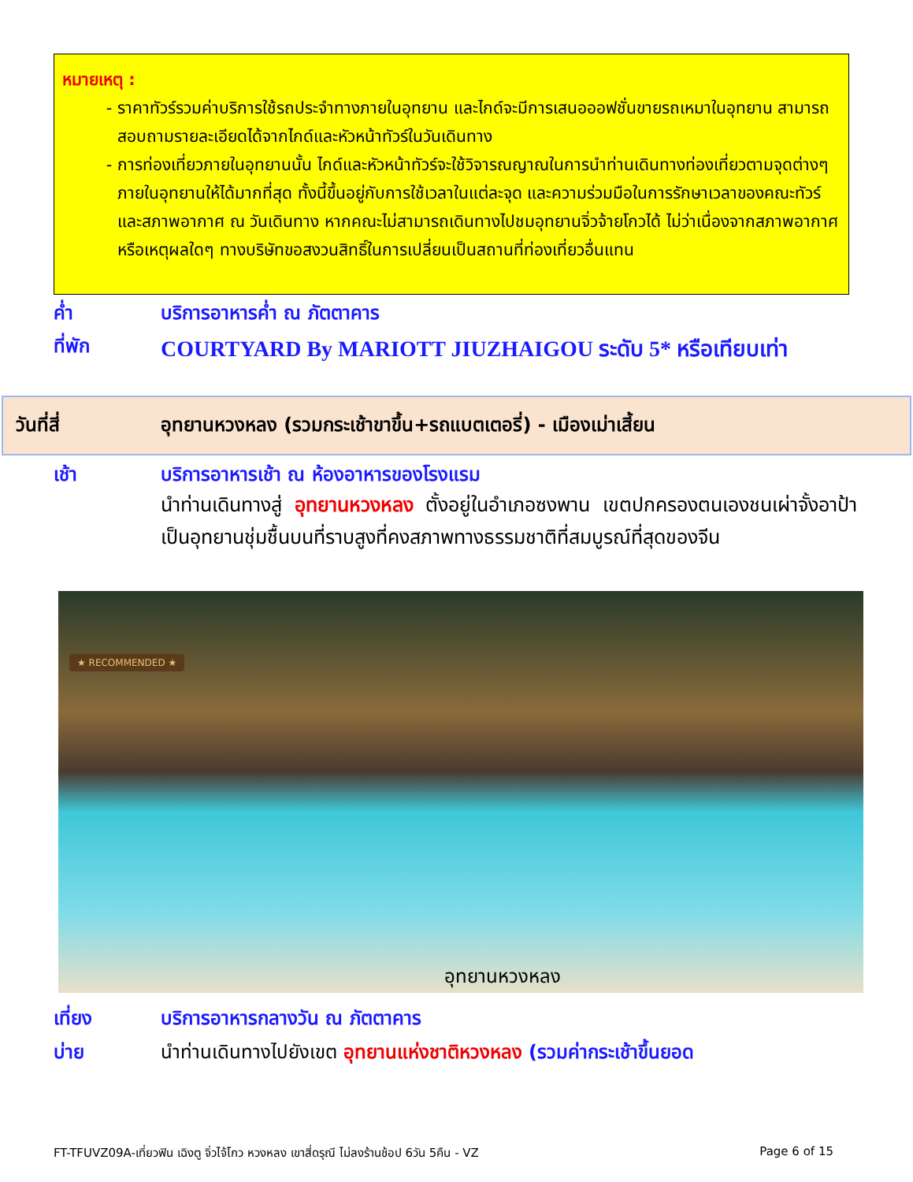หมายเหตุ :
ราคาทัวร์รวมค่าบริการใช้รถประจำทางภายในอุทยาน และไกด์จะมีการเสนอออฟชั่นขายรถเหมาในอุทยาน สามารถสอบถามรายละเอียดได้จากไกด์และหัวหน้าทัวร์ในวันเดินทาง
การท่องเที่ยวภายในอุทยานนั้น ไกด์และหัวหน้าทัวร์จะใช้วิจารณญาณในการนำท่านเดินทางท่องเที่ยวตามจุดต่างๆภายในอุทยานให้ได้มากที่สุด ทั้งนี้ขึ้นอยู่กับการใช้เวลาในแต่ละจุด และความร่วมมือในการรักษาเวลาของคณะทัวร์ และสภาพอากาศ ณ วันเดินทาง หากคณะไม่สามารถเดินทางไปชมอุทยานจิ่วจ้ายโกวได้ ไม่ว่าเนื่องจากสภาพอากาศ หรือเหตุผลใดๆ ทางบริษัทขอสงวนสิทธิ์ในการเปลี่ยนเป็นสถานที่ท่องเที่ยวอื่นแทน
ค่ำ บริการอาหารค่ำ ณ ภัตตาคาร
ที่พัก COURTYARD By MARIOTT JIUZHAIGOU ระดับ 5* หรือเทียบเท่า
วันที่สี่ อุทยานหวงหลง (รวมกระเช้าขาขึ้น+รถแบตเตอรี่) - เมืองเม่าเสี้ยน
เช้า บริการอาหารเช้า ณ ห้องอาหารของโรงแรม
นำท่านเดินทางสู่ อุทยานหวงหลง ตั้งอยู่ในอำเภอซงพาน เขตปกครองตนเองชนเผ่าจั้งอาป้า เป็นอุทยานชุ่มชื้นบนที่ราบสูงที่คงสภาพทางธรรมชาติที่สมบูรณ์ที่สุดของจีน
★ RECOMMENDED ★
อุทยานหวงหลง
เที่ยง บริการอาหารกลางวัน ณ ภัตตาคาร
บ่าย นำท่านเดินทางไปยังเขต อุทยานแห่งชาติหวงหลง (รวมค่ากระเช้าขึ้นยอด
FT-TFUVZ09A-เที่ยวฟิน เฉิงตู จิ่วไจ้โกว หวงหลง เขาสี่ดรุณี ไม่ลงร้านช้อป 6วัน 5คืน - VZ Page 6 of 15